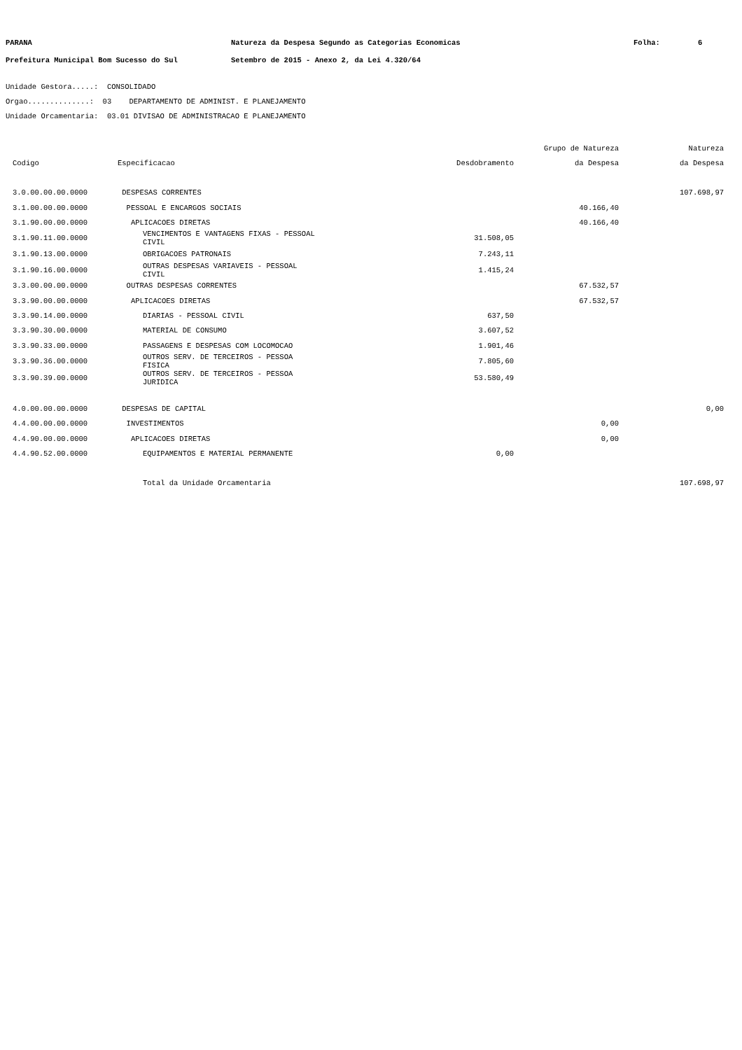PARANA Natureza da Despesa Segundo as Categorias Economicas Folha: 6
Prefeitura Municipal Bom Sucesso do Sul Setembro de 2015 - Anexo 2, da Lei 4.320/64
Unidade Gestora.....: CONSOLIDADO
Orgao..............: 03 DEPARTAMENTO DE ADMINIST. E PLANEJAMENTO
Unidade Orcamentaria: 03.01 DIVISAO DE ADMINISTRACAO E PLANEJAMENTO
| | | | Grupo de Natureza | Natureza |
| --- | --- | --- | --- | --- |
| Codigo | Especificacao | Desdobramento | da Despesa | da Despesa |
| 3.0.00.00.00.0000 | DESPESAS CORRENTES | | | 107.698,97 |
| 3.1.00.00.00.0000 | PESSOAL E ENCARGOS SOCIAIS | | 40.166,40 | |
| 3.1.90.00.00.0000 | APLICACOES DIRETAS | | 40.166,40 | |
| 3.1.90.11.00.0000 | VENCIMENTOS E VANTAGENS FIXAS - PESSOAL CIVIL | 31.508,05 | | |
| 3.1.90.13.00.0000 | OBRIGACOES PATRONAIS | 7.243,11 | | |
| 3.1.90.16.00.0000 | OUTRAS DESPESAS VARIAVEIS - PESSOAL CIVIL | 1.415,24 | | |
| 3.3.00.00.00.0000 | OUTRAS DESPESAS CORRENTES | | 67.532,57 | |
| 3.3.90.00.00.0000 | APLICACOES DIRETAS | | 67.532,57 | |
| 3.3.90.14.00.0000 | DIARIAS - PESSOAL CIVIL | 637,50 | | |
| 3.3.90.30.00.0000 | MATERIAL DE CONSUMO | 3.607,52 | | |
| 3.3.90.33.00.0000 | PASSAGENS E DESPESAS COM LOCOMOCAO | 1.901,46 | | |
| 3.3.90.36.00.0000 | OUTROS SERV. DE TERCEIROS - PESSOA FISICA | 7.805,60 | | |
| 3.3.90.39.00.0000 | OUTROS SERV. DE TERCEIROS - PESSOA JURIDICA | 53.580,49 | | |
| 4.0.00.00.00.0000 | DESPESAS DE CAPITAL | | | 0,00 |
| 4.4.00.00.00.0000 | INVESTIMENTOS | | 0,00 | |
| 4.4.90.00.00.0000 | APLICACOES DIRETAS | | 0,00 | |
| 4.4.90.52.00.0000 | EQUIPAMENTOS E MATERIAL PERMANENTE | 0,00 | | |
| | Total da Unidade Orcamentaria | | | 107.698,97 |